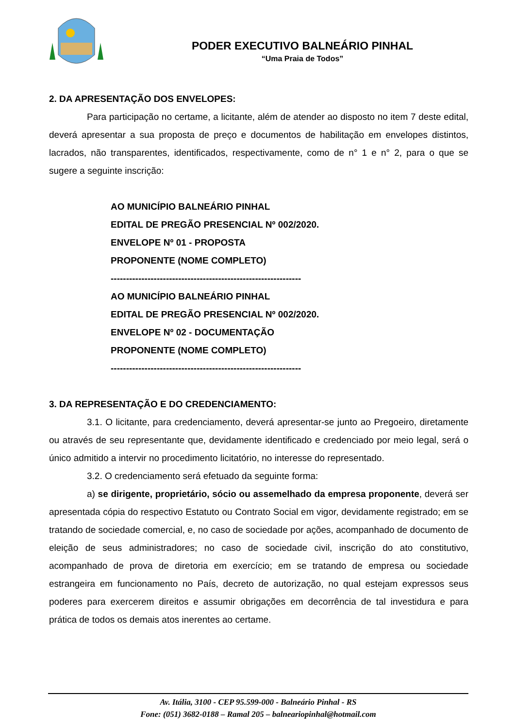PODER EXECUTIVO BALNEÁRIO PINHAL
“Uma Praia de Todos”
2. DA APRESENTAÇÃO DOS ENVELOPES:
Para participação no certame, a licitante, além de atender ao disposto no item 7 deste edital, deverá apresentar a sua proposta de preço e documentos de habilitação em envelopes distintos, lacrados, não transparentes, identificados, respectivamente, como de n° 1 e n° 2, para o que se sugere a seguinte inscrição:
AO MUNICÍPIO BALNEÁRIO PINHAL
EDITAL DE PREGÃO PRESENCIAL Nº 002/2020.
ENVELOPE Nº 01 - PROPOSTA
PROPONENTE (NOME COMPLETO)
--------------------------------------------------------------
AO MUNICÍPIO BALNEÁRIO PINHAL
EDITAL DE PREGÃO PRESENCIAL Nº 002/2020.
ENVELOPE Nº 02 - DOCUMENTAÇÃO
PROPONENTE (NOME COMPLETO)
--------------------------------------------------------------
3. DA REPRESENTAÇÃO E DO CREDENCIAMENTO:
3.1. O licitante, para credenciamento, deverá apresentar-se junto ao Pregoeiro, diretamente ou através de seu representante que, devidamente identificado e credenciado por meio legal, será o único admitido a intervir no procedimento licitatório, no interesse do representado.
3.2. O credenciamento será efetuado da seguinte forma:
a) se dirigente, proprietário, sócio ou assemelhado da empresa proponente, deverá ser apresentada cópia do respectivo Estatuto ou Contrato Social em vigor, devidamente registrado; em se tratando de sociedade comercial, e, no caso de sociedade por ações, acompanhado de documento de eleição de seus administradores; no caso de sociedade civil, inscrição do ato constitutivo, acompanhado de prova de diretoria em exercício; em se tratando de empresa ou sociedade estrangeira em funcionamento no País, decreto de autorização, no qual estejam expressos seus poderes para exercerem direitos e assumir obrigações em decorrência de tal investidura e para prática de todos os demais atos inerentes ao certame.
Av. Itália, 3100 - CEP 95.599-000 - Balneário Pinhal - RS
Fone: (051) 3682-0188 – Ramal 205 – balneariopinhal@hotmail.com